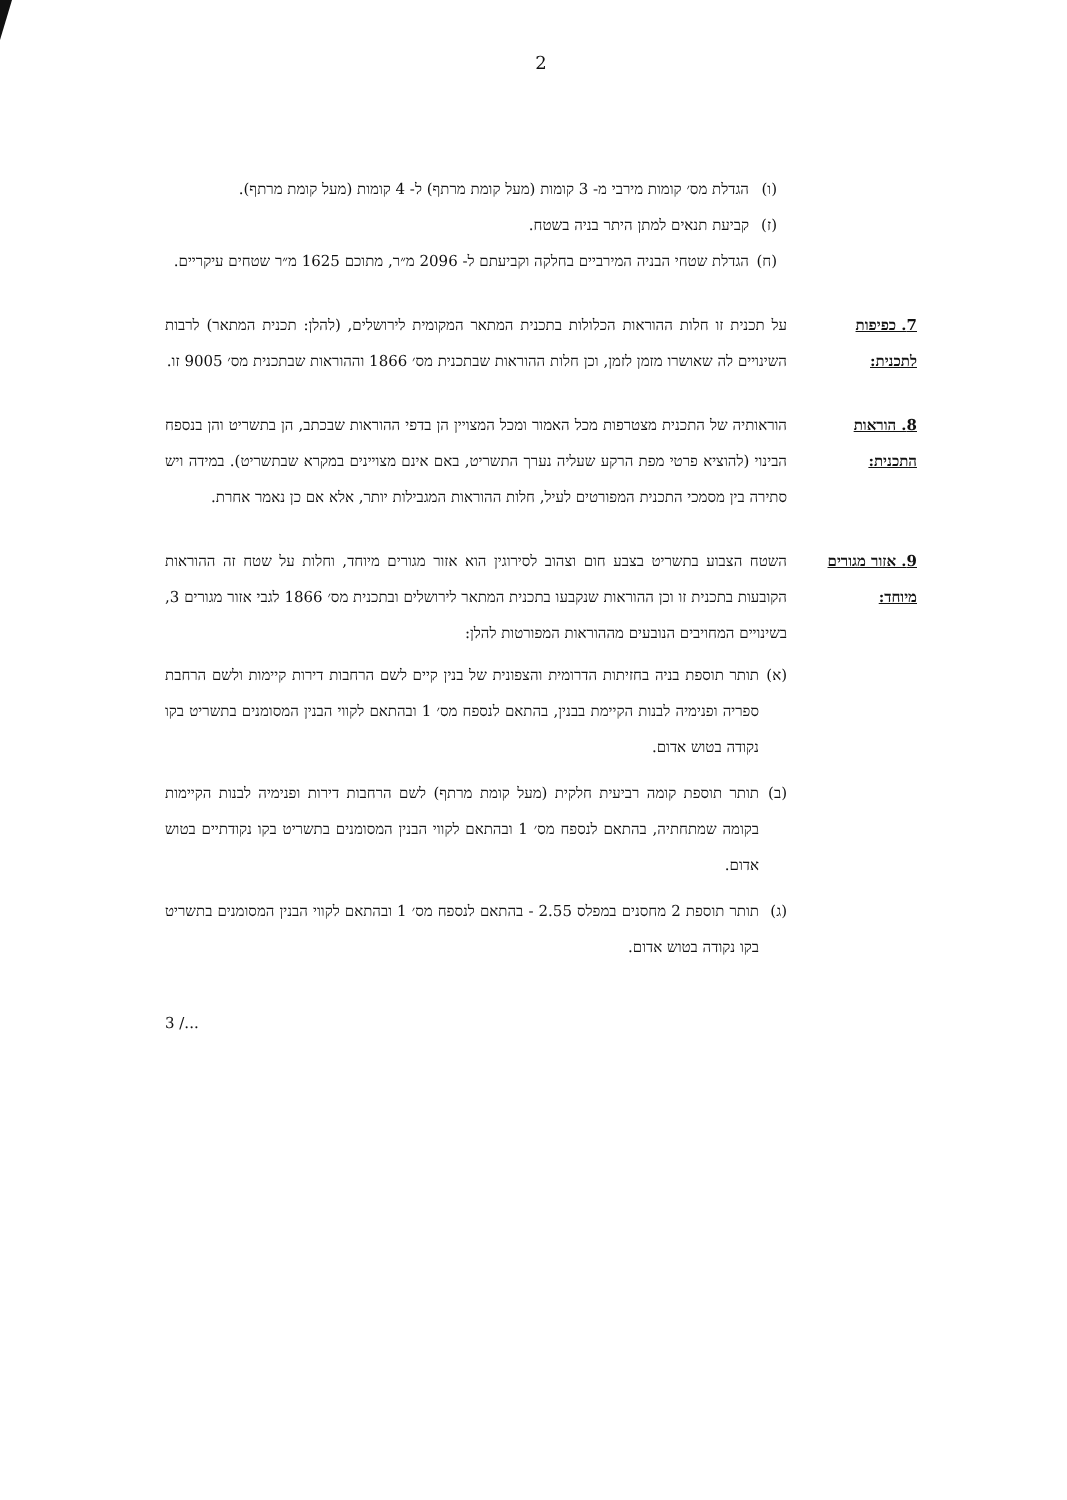2
(ו) הגדלת מס׳ קומות מירבי מ- 3 קומות (מעל קומת מרתף) ל- 4 קומות (מעל קומת מרתף).
(ז) קביעת תנאים למתן היתר בניה בשטח.
(ח) הגדלת שטחי הבניה המירביים בחלקה וקביעתם ל- 2096 מ״ר, מתוכם 1625 מ״ר שטחים עיקריים.
7. כפיפות לתכנית:
על תכנית זו חלות ההוראות הכלולות בתכנית המתאר המקומית לירושלים, (להלן: תכנית המתאר) לרבות השינויים לה שאושרו מזמן לזמן, וכן חלות ההוראות שבתכנית מס׳ 1866 וההוראות שבתכנית מס׳ 9005 זו.
8. הוראות התכנית:
הוראותיה של התכנית מצטרפות מכל האמור ומכל המצויין הן בדפי ההוראות שבכתב, הן בתשריט והן בנספח הבינוי (להוציא פרטי מפת הרקע שעליה נערך התשריט, באם אינם מצויינים במקרא שבתשריט). במידה ויש סתירה בין מסמכי התכנית המפורטים לעיל, חלות ההוראות המגבילות יותר, אלא אם כן נאמר אחרת.
9. אזור מגורים מיוחד:
השטח הצבוע בתשריט בצבע חום וצהוב לסירוגין הוא אזור מגורים מיוחד, וחלות על שטח זה ההוראות הקובעות בתכנית זו וכן ההוראות שנקבעו בתכנית המתאר לירושלים ובתכנית מס׳ 1866 לגבי אזור מגורים 3, בשינויים המחויבים הנובעים מההוראות המפורטות להלן:
(א) תותר תוספת בניה בחזיתות הדרומית והצפונית של בנין קיים לשם הרחבות דירות קיימות ולשם הרחבת ספריה ופנימיה לבנות הקיימת בבנין, בהתאם לנספח מס׳ 1 ובהתאם לקווי הבנין המסומנים בתשריט בקו נקודה בטוש אדום.
(ב) תותר תוספת קומה רביעית חלקית (מעל קומת מרתף) לשם הרחבות דירות ופנימיה לבנות הקיימות בקומה שמתחתיה, בהתאם לנספח מס׳ 1 ובהתאם לקווי הבנין המסומנים בתשריט בקו נקודתיים בטוש אדום.
(ג) תותר תוספת 2 מחסנים במפלס 2.55 - בהתאם לנספח מס׳ 1 ובהתאם לקווי הבנין המסומנים בתשריט בקו נקודה בטוש אדום.
3 /...